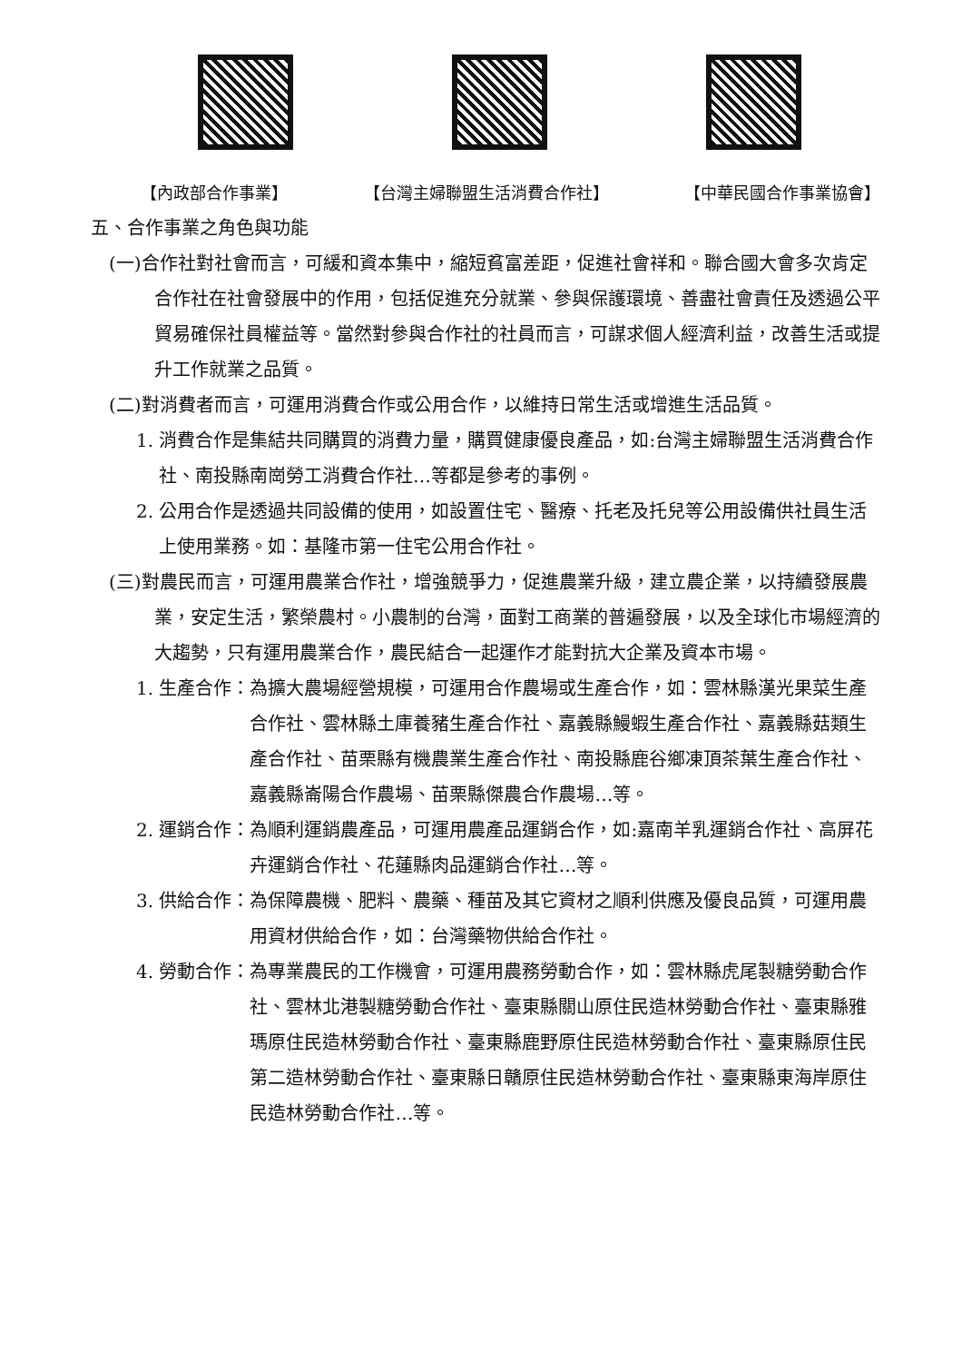【內政部合作事業】 【台灣主婦聯盟生活消費合作社】 【中華民國合作事業協會】
五、合作事業之角色與功能
(一)合作社對社會而言，可緩和資本集中，縮短貧富差距，促進社會祥和。聯合國大會多次肯定合作社在社會發展中的作用，包括促進充分就業、參與保護環境、善盡社會責任及透過公平貿易確保社員權益等。當然對參與合作社的社員而言，可謀求個人經濟利益，改善生活或提升工作就業之品質。
(二)對消費者而言，可運用消費合作或公用合作，以維持日常生活或增進生活品質。
1. 消費合作是集結共同購買的消費力量，購買健康優良產品，如:台灣主婦聯盟生活消費合作社、南投縣南崗勞工消費合作社…等都是參考的事例。
2. 公用合作是透過共同設備的使用，如設置住宅、醫療、托老及托兒等公用設備供社員生活上使用業務。如：基隆市第一住宅公用合作社。
(三)對農民而言，可運用農業合作社，增強競爭力，促進農業升級，建立農企業，以持續發展農業，安定生活，繁榮農村。小農制的台灣，面對工商業的普遍發展，以及全球化市場經濟的大趨勢，只有運用農業合作，農民結合一起運作才能對抗大企業及資本市場。
1. 生產合作： 為擴大農場經營規模，可運用合作農場或生產合作，如：雲林縣漢光果菜生產合作社、雲林縣土庫養豬生產合作社、嘉義縣鰻蝦生產合作社、嘉義縣菇類生產合作社、苗栗縣有機農業生產合作社、南投縣鹿谷鄉凍頂茶葉生產合作社、嘉義縣崙陽合作農場、苗栗縣傑農合作農場…等。
2. 運銷合作： 為順利運銷農產品，可運用農產品運銷合作，如:嘉南羊乳運銷合作社、高屏花卉運銷合作社、花蓮縣肉品運銷合作社…等。
3. 供給合作： 為保障農機、肥料、農藥、種苗及其它資材之順利供應及優良品質，可運用農用資材供給合作，如：台灣藥物供給合作社。
4. 勞動合作： 為專業農民的工作機會，可運用農務勞動合作，如：雲林縣虎尾製糖勞動合作社、雲林北港製糖勞動合作社、臺東縣關山原住民造林勞動合作社、臺東縣雅瑪原住民造林勞動合作社、臺東縣鹿野原住民造林勞動合作社、臺東縣原住民第二造林勞動合作社、臺東縣日贛原住民造林勞動合作社、臺東縣東海岸原住民造林勞動合作社…等。